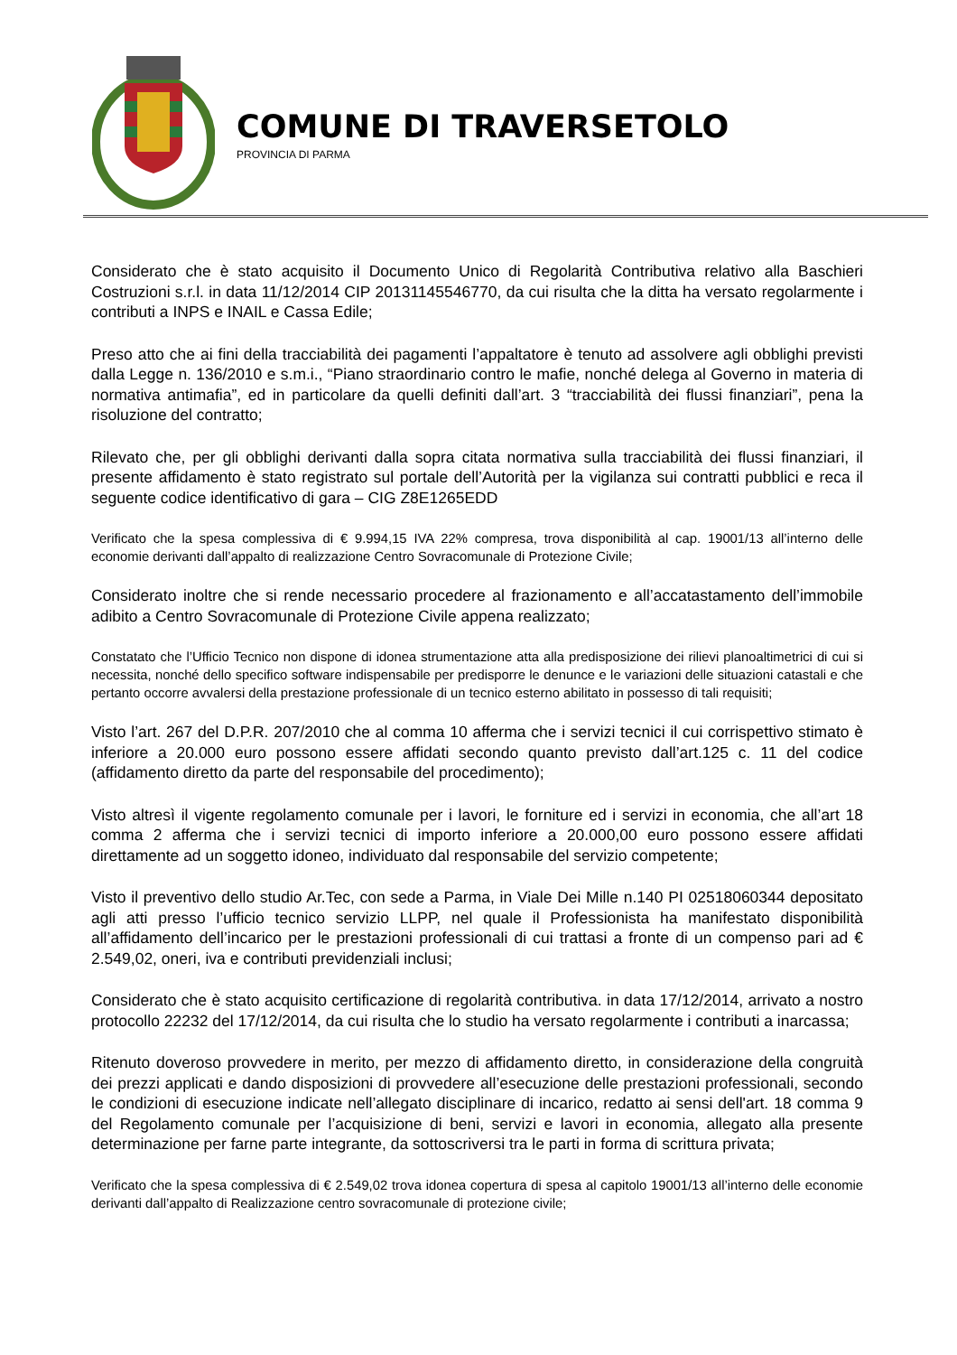COMUNE DI TRAVERSETOLO
PROVINCIA DI PARMA
Considerato che è stato acquisito il Documento Unico di Regolarità Contributiva relativo alla Baschieri Costruzioni s.r.l. in data 11/12/2014 CIP 20131145546770, da cui risulta che la ditta ha versato regolarmente i contributi a INPS e INAIL e Cassa Edile;
Preso atto che ai fini della tracciabilità dei pagamenti l’appaltatore è tenuto ad assolvere agli obblighi previsti dalla Legge n. 136/2010 e s.m.i., “Piano straordinario contro le mafie, nonché delega al Governo in materia di normativa antimafia”, ed in particolare da quelli definiti dall’art. 3 “tracciabilità dei flussi finanziari”, pena la risoluzione del contratto;
Rilevato che, per gli obblighi derivanti dalla sopra citata normativa sulla tracciabilità dei flussi finanziari, il presente affidamento è stato registrato sul portale dell’Autorità per la vigilanza sui contratti pubblici e reca il seguente codice identificativo di gara – CIG Z8E1265EDD
Verificato che la spesa complessiva di € 9.994,15 IVA 22% compresa, trova disponibilità al cap. 19001/13 all’interno delle economie derivanti dall’appalto di realizzazione Centro Sovracomunale di Protezione Civile;
Considerato inoltre che si rende necessario procedere al frazionamento e all’accatastamento dell’immobile adibito a Centro Sovracomunale di Protezione Civile appena realizzato;
Constatato che l’Ufficio Tecnico non dispone di idonea strumentazione atta alla predisposizione dei rilievi planoaltimetrici di cui si necessita, nonché dello specifico software indispensabile per predisporre le denunce e le variazioni delle situazioni catastali e che pertanto occorre avvalersi della prestazione professionale di un tecnico esterno abilitato in possesso di tali requisiti;
Visto l’art. 267 del D.P.R. 207/2010 che al comma 10 afferma che i servizi tecnici il cui corrispettivo stimato è inferiore a 20.000 euro possono essere affidati secondo quanto previsto dall’art.125 c. 11 del codice (affidamento diretto da parte del responsabile del procedimento);
Visto altresì il vigente regolamento comunale per i lavori, le forniture ed i servizi in economia, che all’art 18 comma 2 afferma che i servizi tecnici di importo inferiore a 20.000,00 euro possono essere affidati direttamente ad un soggetto idoneo, individuato dal responsabile del servizio competente;
Visto il preventivo dello studio Ar.Tec, con sede a Parma, in Viale Dei Mille n.140 PI 02518060344 depositato agli atti presso l’ufficio tecnico servizio LLPP, nel quale il Professionista ha manifestato disponibilità all’affidamento dell’incarico per le prestazioni professionali di cui trattasi a fronte di un compenso pari ad € 2.549,02, oneri, iva e contributi previdenziali inclusi;
Considerato che è stato acquisito certificazione di regolarità contributiva. in data 17/12/2014, arrivato a nostro protocollo 22232 del 17/12/2014, da cui risulta che lo studio ha versato regolarmente i contributi a inarcassa;
Ritenuto doveroso provvedere in merito, per mezzo di affidamento diretto, in considerazione della congruità dei prezzi applicati e dando disposizioni di provvedere all’esecuzione delle prestazioni professionali, secondo le condizioni di esecuzione indicate nell’allegato disciplinare di incarico, redatto ai sensi dell'art. 18 comma 9 del Regolamento comunale per l’acquisizione di beni, servizi e lavori in economia, allegato alla presente determinazione per farne parte integrante, da sottoscriversi tra le parti in forma di scrittura privata;
Verificato che la spesa complessiva di € 2.549,02 trova idonea copertura di spesa al capitolo 19001/13 all’interno delle economie derivanti dall’appalto di Realizzazione centro sovracomunale di protezione civile;